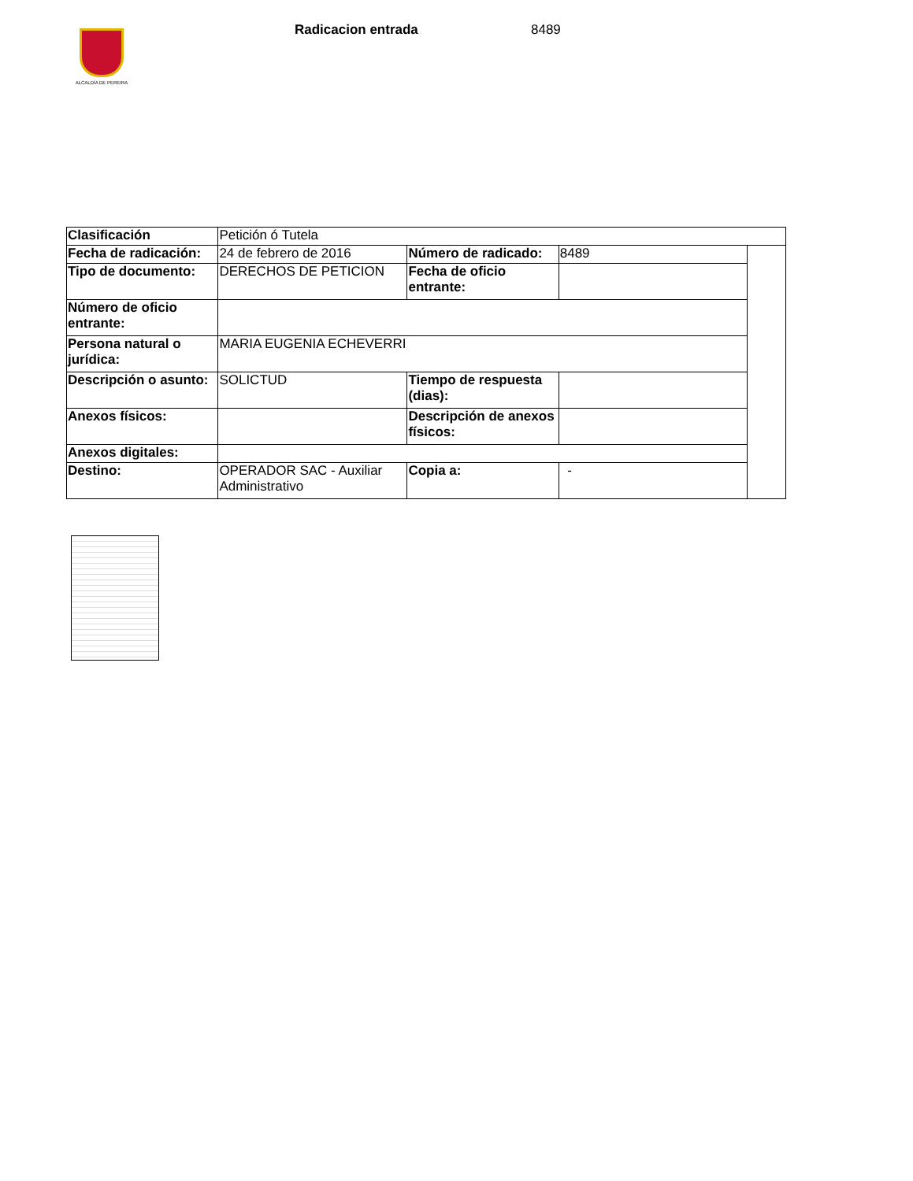ALCALDÍA DE PEREIRA
Radicacion entrada 8489
| Clasificación | Petición ó Tutela | | | |
| Fecha de radicación: | 24 de febrero de 2016 | Número de radicado: | 8489 | |
| Tipo de documento: | DERECHOS DE PETICION | Fecha de oficio entrante: | | |
| Número de oficio entrante: | | | | |
| Persona natural o jurídica: | MARIA EUGENIA ECHEVERRI | | | |
| Descripción o asunto: | SOLICTUD | Tiempo de respuesta (dias): | | |
| Anexos físicos: | | Descripción de anexos físicos: | | |
| Anexos digitales: | | | | |
| Destino: | OPERADOR SAC - Auxiliar Administrativo | Copia a: | - | |